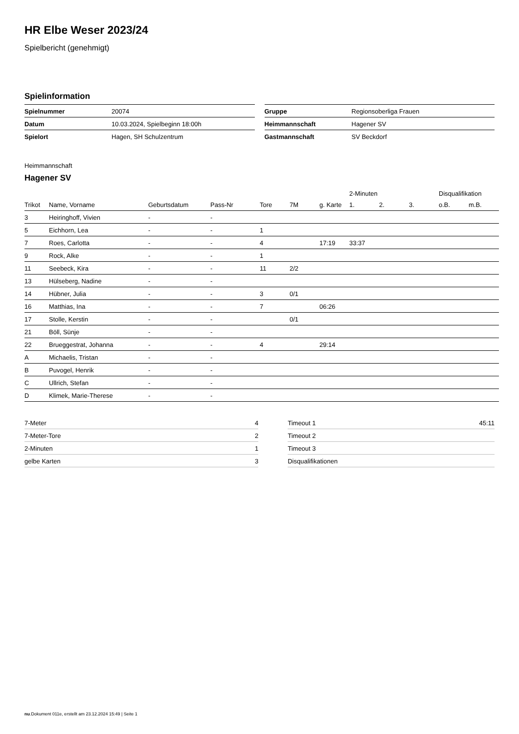HR Elbe Weser 2023/24
Spielbericht (genehmigt)
Spielinformation
| Spielnummer | 20074 |
| Datum | 10.03.2024, Spielbeginn 18:00h |
| Spielort | Hagen, SH Schulzentrum |
| Gruppe | Regionsoberliga Frauen |
| Heimmannschaft | Hagener SV |
| Gastmannschaft | SV Beckdorf |
Heimmannschaft
Hagener SV
| | | | | | | | 2-Minuten | | | Disqualifikation | |
| --- | --- | --- | --- | --- | --- | --- | --- | --- | --- | --- | --- |
| Trikot | Name, Vorname | Geburtsdatum | Pass-Nr | Tore | 7M | g. Karte | 1. | 2. | 3. | o.B. | m.B. |
| 3 | Heiringhoff, Vivien | - | - | | | | | | | | |
| 5 | Eichhorn, Lea | - | - | 1 | | | | | | | |
| 7 | Roes, Carlotta | - | - | 4 | | 17:19 | 33:37 | | | | |
| 9 | Rock, Alke | - | - | 1 | | | | | | | |
| 11 | Seebeck, Kira | - | - | 11 | 2/2 | | | | | | |
| 13 | Hülseberg, Nadine | - | - | | | | | | | | |
| 14 | Hübner, Julia | - | - | 3 | 0/1 | | | | | | |
| 16 | Matthias, Ina | - | - | 7 | | 06:26 | | | | | |
| 17 | Stolle, Kerstin | - | - | | 0/1 | | | | | | |
| 21 | Böll, Sünje | - | - | | | | | | | | |
| 22 | Brueggestrat, Johanna | - | - | 4 | | 29:14 | | | | | |
| A | Michaelis, Tristan | - | - | | | | | | | | |
| B | Puvogel, Henrik | - | - | | | | | | | | |
| C | Ullrich, Stefan | - | - | | | | | | | | |
| D | Klimek, Marie-Therese | - | - | | | | | | | | |
| 7-Meter | 4 |
| 7-Meter-Tore | 2 |
| 2-Minuten | 1 |
| gelbe Karten | 3 |
| Timeout 1 | 45:11 |
| Timeout 2 | |
| Timeout 3 | |
| Disqualifikationen | |
nu.Dokument 011e, erstellt am 23.12.2024 15:49 | Seite 1